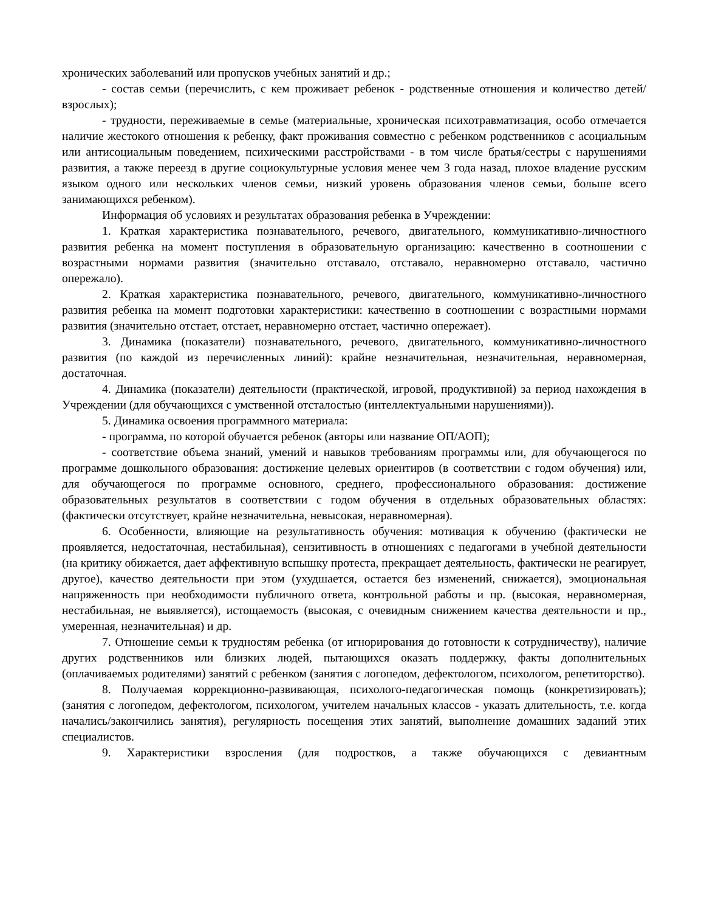хронических заболеваний или пропусков учебных занятий и др.;
- состав семьи (перечислить, с кем проживает ребенок - родственные отношения и количество детей/взрослых);
- трудности, переживаемые в семье (материальные, хроническая психотравматизация, особо отмечается наличие жестокого отношения к ребенку, факт проживания совместно с ребенком родственников с асоциальным или антисоциальным поведением, психическими расстройствами - в том числе братья/сестры с нарушениями развития, а также переезд в другие социокультурные условия менее чем 3 года назад, плохое владение русским языком одного или нескольких членов семьи, низкий уровень образования членов семьи, больше всего занимающихся ребенком).
Информация об условиях и результатах образования ребенка в Учреждении:
1. Краткая характеристика познавательного, речевого, двигательного, коммуникативно-личностного развития ребенка на момент поступления в образовательную организацию: качественно в соотношении с возрастными нормами развития (значительно отставало, отставало, неравномерно отставало, частично опережало).
2. Краткая характеристика познавательного, речевого, двигательного, коммуникативно-личностного развития ребенка на момент подготовки характеристики: качественно в соотношении с возрастными нормами развития (значительно отстает, отстает, неравномерно отстает, частично опережает).
3. Динамика (показатели) познавательного, речевого, двигательного, коммуникативно-личностного развития (по каждой из перечисленных линий): крайне незначительная, незначительная, неравномерная, достаточная.
4. Динамика (показатели) деятельности (практической, игровой, продуктивной) за период нахождения в Учреждении (для обучающихся с умственной отсталостью (интеллектуальными нарушениями)).
5. Динамика освоения программного материала:
- программа, по которой обучается ребенок (авторы или название ОП/АОП);
- соответствие объема знаний, умений и навыков требованиям программы или, для обучающегося по программе дошкольного образования: достижение целевых ориентиров (в соответствии с годом обучения) или, для обучающегося по программе основного, среднего, профессионального образования: достижение образовательных результатов в соответствии с годом обучения в отдельных образовательных областях: (фактически отсутствует, крайне незначительна, невысокая, неравномерная).
6. Особенности, влияющие на результативность обучения: мотивация к обучению (фактически не проявляется, недостаточная, нестабильная), сензитивность в отношениях с педагогами в учебной деятельности (на критику обижается, дает аффективную вспышку протеста, прекращает деятельность, фактически не реагирует, другое), качество деятельности при этом (ухудшается, остается без изменений, снижается), эмоциональная напряженность при необходимости публичного ответа, контрольной работы и пр. (высокая, неравномерная, нестабильная, не выявляется), истощаемость (высокая, с очевидным снижением качества деятельности и пр., умеренная, незначительная) и др.
7. Отношение семьи к трудностям ребенка (от игнорирования до готовности к сотрудничеству), наличие других родственников или близких людей, пытающихся оказать поддержку, факты дополнительных (оплачиваемых родителями) занятий с ребенком (занятия с логопедом, дефектологом, психологом, репетиторство).
8. Получаемая коррекционно-развивающая, психолого-педагогическая помощь (конкретизировать); (занятия с логопедом, дефектологом, психологом, учителем начальных классов - указать длительность, т.е. когда начались/закончились занятия), регулярность посещения этих занятий, выполнение домашних заданий этих специалистов.
9. Характеристики взросления (для подростков, а также обучающихся с девиантным